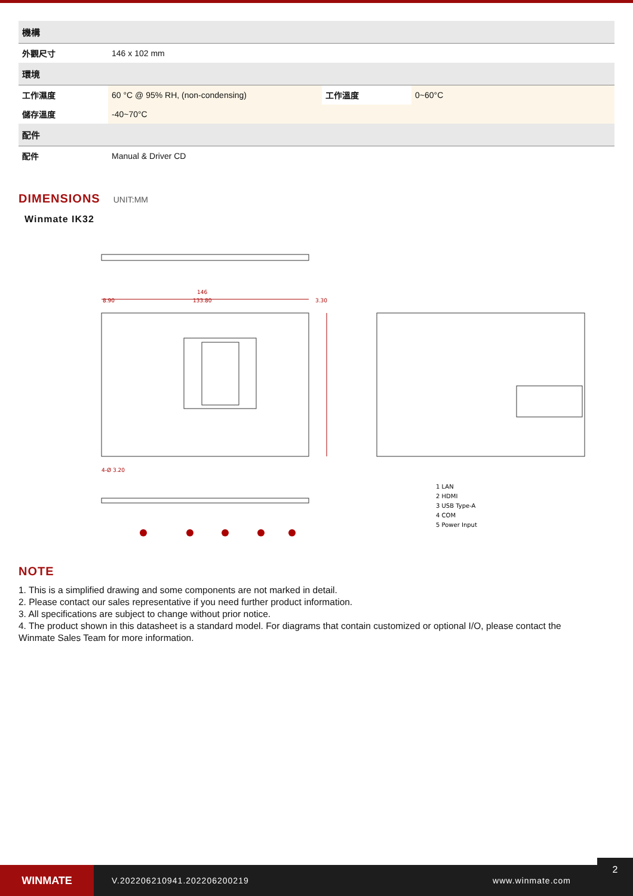| 機構 | | | |
| --- | --- | --- | --- |
| 外觀尺寸 | 146 x 102 mm | | |
| 環境 | | | |
| 工作濕度 | 60 °C @ 95% RH, (non-condensing) | 工作溫度 | 0~60°C |
| 儲存溫度 | -40~70°C | | |
| 配件 | | | |
| 配件 | Manual & Driver CD | | |
DIMENSIONS
UNIT:MM
Winmate IK32
146
133.80
8.90
3.30
4-Ø 3.20
1 LAN
2 HDMI
3 USB Type-A
4 COM
5 Power Input
NOTE
1. This is a simplified drawing and some components are not marked in detail.
2. Please contact our sales representative if you need further product information.
3. All specifications are subject to change without prior notice.
4. The product shown in this datasheet is a standard model. For diagrams that contain customized or optional I/O, please contact the Winmate Sales Team for more information.
WINMATE
V.202206210941.202206200219 www.winmate.com
2